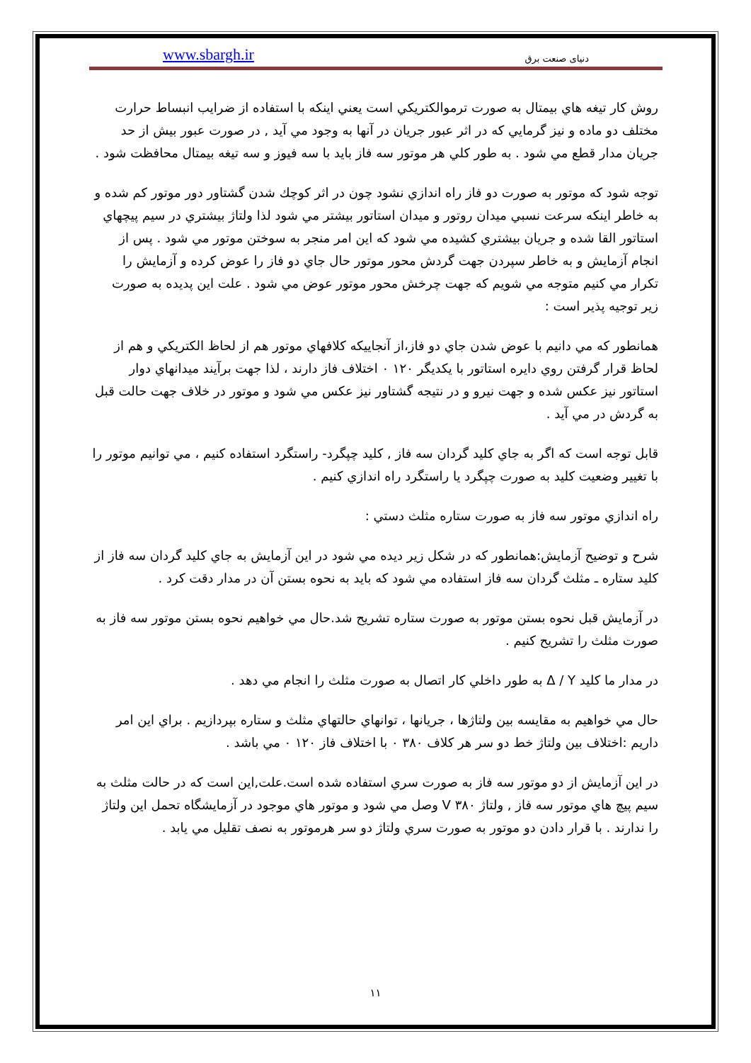www.sbargh.ir دنیای صنعت برق
روش كار تيغه هاي بيمتال به صورت ترموالكتريكي است يعني اينكه با استفاده از ضرايب انبساط حرارت مختلف دو ماده و نيز گرمايي كه در اثر عبور جريان در آنها به وجود مي آيد , در صورت عبور بيش از حد جريان مدار قطع مي شود . به طور كلي هر موتور سه فاز بايد با سه فيوز و سه تيغه بيمتال محافظت شود .
توجه شود كه موتور به صورت دو فاز راه اندازي نشود چون در اثر كوچك شدن گشتاور دور موتور كم شده و به خاطر اينكه سرعت نسبي ميدان روتور و ميدان استاتور بيشتر مي شود لذا ولتاژ بيشتري در سيم پيچهاي استاتور القا شده و جريان بيشتري كشيده مي شود كه اين امر منجر به سوختن موتور مي شود . پس از انجام آزمايش و به خاطر سپردن جهت گردش محور موتور حال جاي دو فاز را عوض كرده و آزمايش را تكرار مي كنيم متوجه مي شويم كه جهت چرخش محور موتور عوض مي شود . علت اين پديده به صورت زير توجيه پذير است :
همانطور كه مي دانيم با عوض شدن جاي دو فاز،از آنجاييكه كلافهاي موتور هم از لحاظ الكتريكي و هم از لحاظ قرار گرفتن روي دايره استاتور با يكديگر ۱۲۰ ۰ اختلاف فاز دارند ، لذا جهت برآيند ميدانهاي دوار استاتور نيز عكس شده و جهت نيرو و در نتيجه گشتاور نيز عكس مي شود و موتور در خلاف جهت حالت قبل به گردش در مي آيد .
قابل توجه است كه اگر به جاي كليد گردان سه فاز , كليد چپگرد- راستگرد استفاده كنيم ، مي توانيم موتور را با تغيير وضعيت كليد به صورت چپگرد يا راستگرد راه اندازي كنيم .
راه اندازي موتور سه فاز به صورت ستاره مثلث دستي :
شرح و توضيح آزمايش:همانطور كه در شكل زير ديده مي شود در اين آزمايش به جاي كليد گردان سه فاز از كليد ستاره ـ مثلث گردان سه فاز استفاده مي شود كه بايد به نحوه بستن آن در مدار دقت كرد .
در آزمايش قبل نحوه بستن موتور به صورت ستاره تشريح شد.حال مي خواهيم نحوه بستن موتور سه فاز به صورت مثلث را تشريح كنيم .
در مدار ما كليد Δ / Y به طور داخلي كار اتصال به صورت مثلث را انجام مي دهد .
حال مي خواهيم به مقايسه بين ولتاژها ، جريانها ، توانهاي حالتهاي مثلث و ستاره بپردازيم . براي اين امر داريم :اختلاف بين ولتاژ خط دو سر هر كلاف ۳۸۰ ۰ با اختلاف فاز ۱۲۰ ۰ مي باشد .
در اين آزمايش از دو موتور سه فاز به صورت سري استفاده شده است.علت,اين است كه در حالت مثلث به سيم پيچ هاي موتور سه فاز , ولتاژ V ۳۸۰ وصل مي شود و موتور هاي موجود در آزمايشگاه تحمل اين ولتاژ را ندارند . با قرار دادن دو موتور به صورت سري ولتاژ دو سر هرموتور به نصف تقليل مي يابد .
۱۱